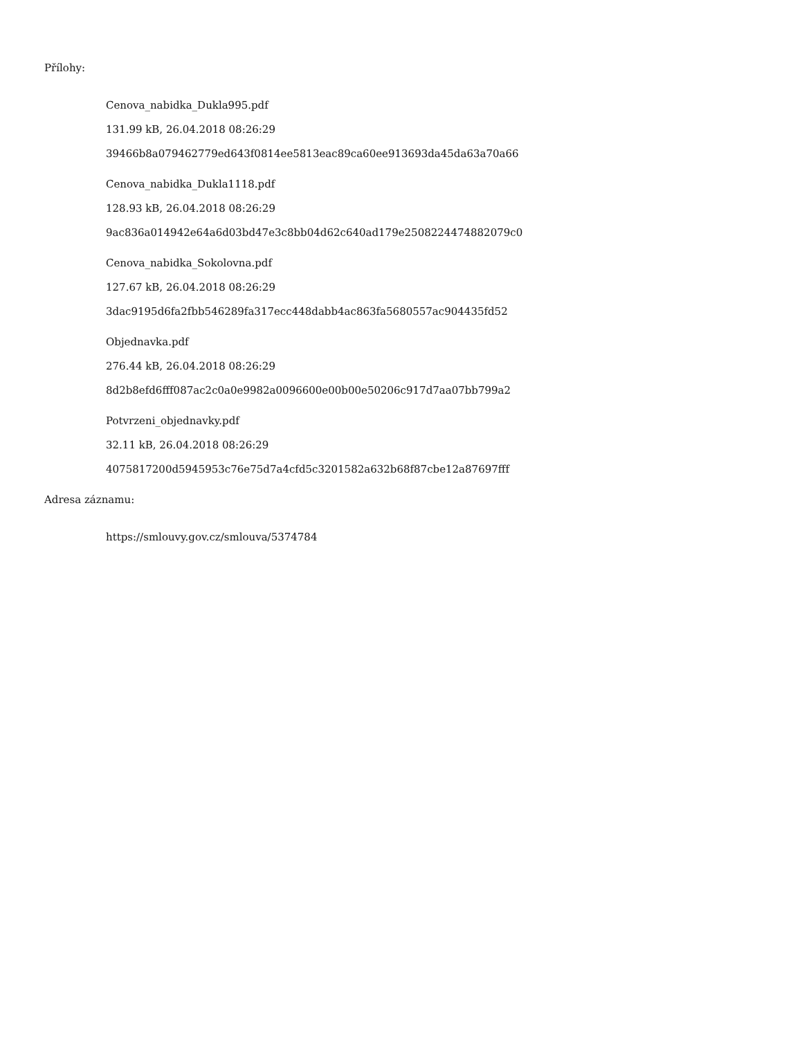Přílohy:
Cenova_nabidka_Dukla995.pdf
131.99 kB, 26.04.2018 08:26:29
39466b8a079462779ed643f0814ee5813eac89ca60ee913693da45da63a70a66
Cenova_nabidka_Dukla1118.pdf
128.93 kB, 26.04.2018 08:26:29
9ac836a014942e64a6d03bd47e3c8bb04d62c640ad179e2508224474882079c0
Cenova_nabidka_Sokolovna.pdf
127.67 kB, 26.04.2018 08:26:29
3dac9195d6fa2fbb546289fa317ecc448dabb4ac863fa5680557ac904435fd52
Objednavka.pdf
276.44 kB, 26.04.2018 08:26:29
8d2b8efd6fff087ac2c0a0e9982a0096600e00b00e50206c917d7aa07bb799a2
Potvrzeni_objednavky.pdf
32.11 kB, 26.04.2018 08:26:29
4075817200d5945953c76e75d7a4cfd5c3201582a632b68f87cbe12a87697fff
Adresa záznamu:
https://smlouvy.gov.cz/smlouva/5374784